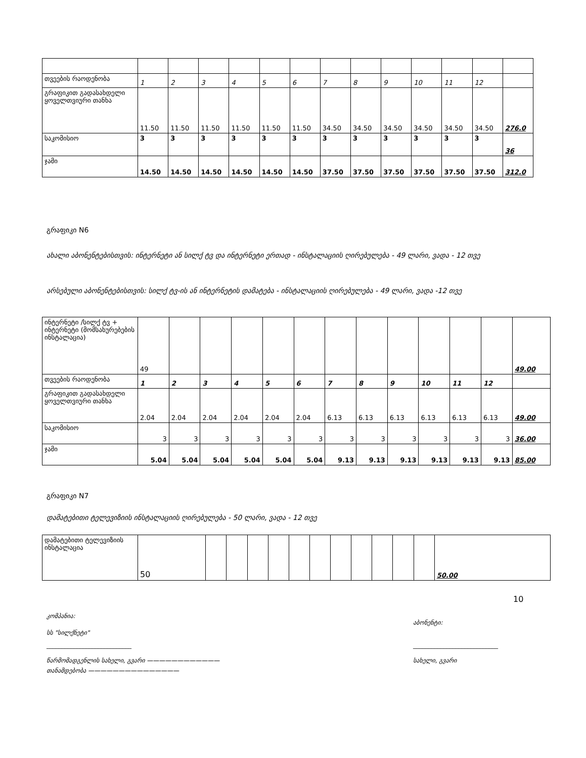| თვეების რაოდენობა | 1 | 2 | 3 | 4 | 5 | 6 | 7 | 8 | 9 | 10 | 11 | 12 | |
| გრაფიკით გადასახდელი ყოველთვიური თანხა | 11.50 | 11.50 | 11.50 | 11.50 | 11.50 | 11.50 | 34.50 | 34.50 | 34.50 | 34.50 | 34.50 | 34.50 | 276.0 |
| საკომისიო | 3 | 3 | 3 | 3 | 3 | 3 | 3 | 3 | 3 | 3 | 3 | 3 | 36 |
| ჯამი | 14.50 | 14.50 | 14.50 | 14.50 | 14.50 | 14.50 | 37.50 | 37.50 | 37.50 | 37.50 | 37.50 | 37.50 | 312.0 |
გრაფიკი N6
ახალი აბონენტებისთვის: ინტერნეტი ან სილქ ტვ და ინტერნეტი ერთად - ინსტალაციის ღირებულება - 49 ლარი, ვადა - 12 თვე
არსებული აბონენტებისთვის: სილქ ტვ-ის ან ინტერნეტის დამატება - ინსტალაციის ღირებულება - 49 ლარი, ვადა -12 თვე
| ინტერნეტი /სილქ ტვ + ინტერნეტი (მომსახურებების ინსტალაცია) | 49 | | | | | | | | | | | | 49.00 |
| თვეების რაოდენობა | 1 | 2 | 3 | 4 | 5 | 6 | 7 | 8 | 9 | 10 | 11 | 12 | |
| გრაფიკით გადასახდელი ყოველთვიური თანხა | 2.04 | 2.04 | 2.04 | 2.04 | 2.04 | 2.04 | 6.13 | 6.13 | 6.13 | 6.13 | 6.13 | 6.13 | 49.00 |
| საკომისიო | 3 | 3 | 3 | 3 | 3 | 3 | 3 | 3 | 3 | 3 | 3 | 3 | 36.00 |
| ჯამი | 5.04 | 5.04 | 5.04 | 5.04 | 5.04 | 5.04 | 9.13 | 9.13 | 9.13 | 9.13 | 9.13 | 9.13 | 85.00 |
გრაფიკი N7
დამატებითი ტელევიზიის ინსტალაციის ღირებულება - 50 ლარი, ვადა - 12 თვე
| დამატებითი ტელევიზიის ინსტალაცია | 50 | | | | | | | | | | | | 50.00 |
10
კომპანია:
სს "სილქნეტი"
____________________________
წარმომადგენლის სახელი, გვარი ————————————
თანამდებობა ———————————————
აბონენტი:
____________________________
სახელი, გვარი